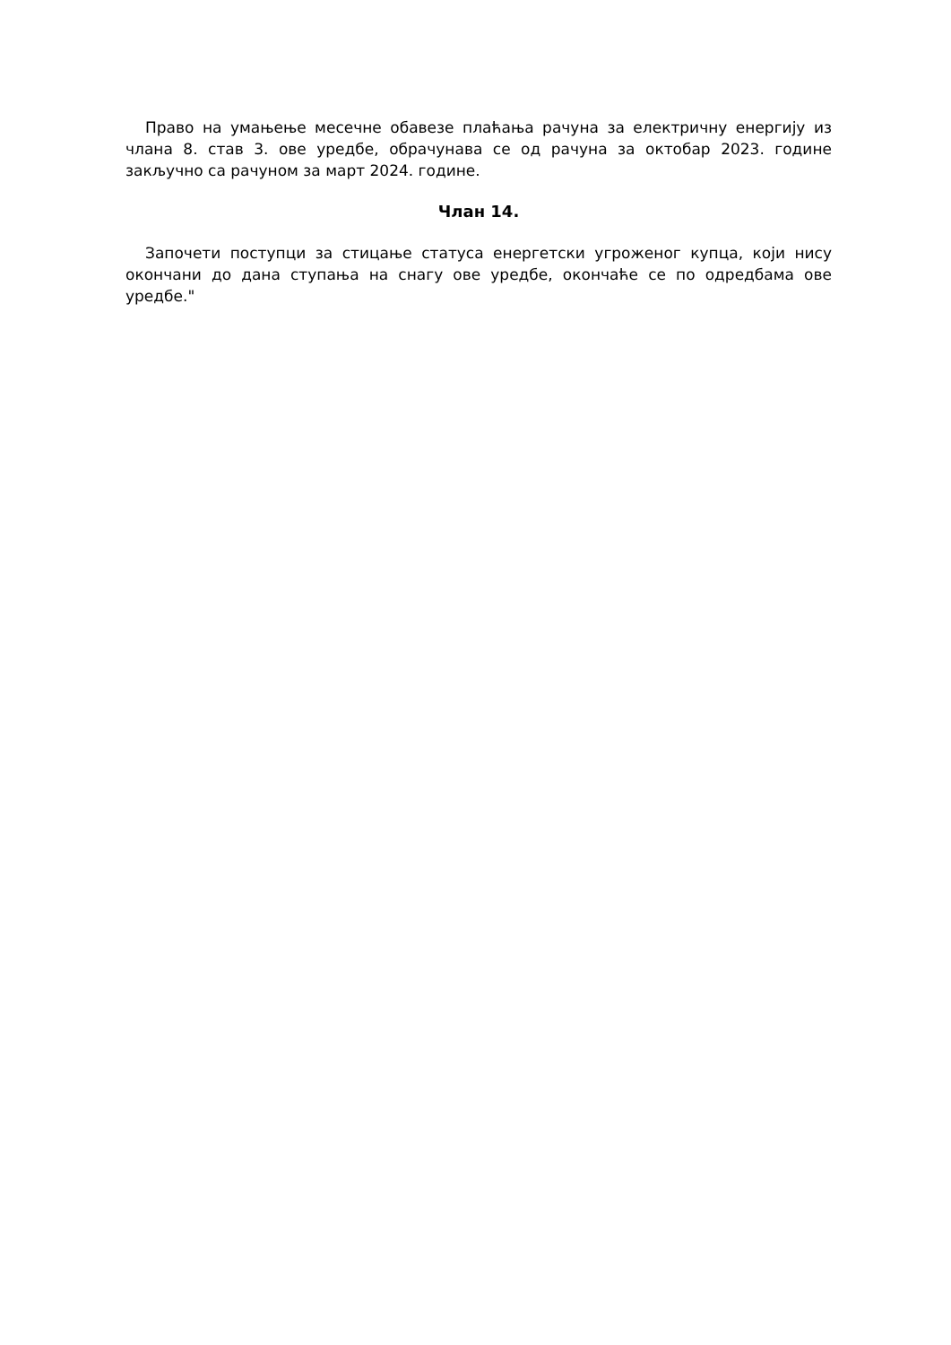Право на умањење месечне обавезе плаћања рачуна за електричну енергију из члана 8. став 3. ове уредбе, обрачунава се од рачуна за октобар 2023. године закључно са рачуном за март 2024. године.
Члан 14.
Започети поступци за стицање статуса енергетски угроженог купца, који нису окончани до дана ступања на снагу ове уредбе, окончаће се по одредбама ове уредбе."